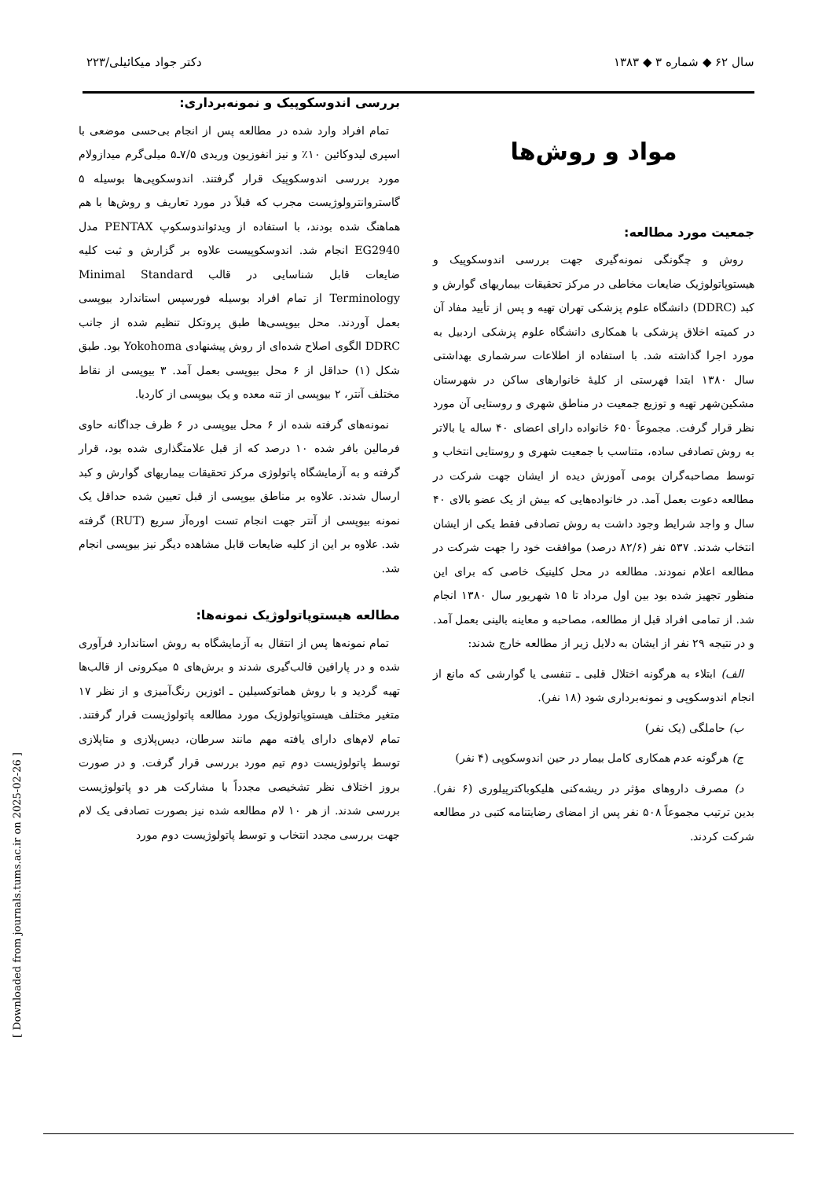سال ۶۲ ◆ شماره ۳ ◆ ۱۳۸۳ دکتر جواد میکائیلی/۲۲۳
مواد و روش‌ها
جمعیت مورد مطالعه:
روش و چگونگی نمونه‌گیری جهت بررسی اندوسکوپیک و هیستوپاتولوژیک ضایعات مخاطی در مرکز تحقیقات بیماریهای گوارش و کبد (DDRC) دانشگاه علوم پزشکی تهران تهیه و پس از تأیید مفاد آن در کمیته اخلاق پزشکی با همکاری دانشگاه علوم پزشکی اردبیل به مورد اجرا گذاشته شد. با استفاده از اطلاعات سرشماری بهداشتی سال ۱۳۸۰ ابتدا فهرستی از کلیهٔ خانوارهای ساکن در شهرستان مشکین‌شهر تهیه و توزیع جمعیت در مناطق شهری و روستایی آن مورد نظر قرار گرفت. مجموعاً ۶۵۰ خانواده دارای اعضای ۴۰ ساله یا بالاتر به روش تصادفی ساده، متناسب با جمعیت شهری و روستایی انتخاب و توسط مصاحبه‌گران بومی آموزش دیده از ایشان جهت شرکت در مطالعه دعوت بعمل آمد. در خانواده‌هایی که بیش از یک عضو بالای ۴۰ سال و واجد شرایط وجود داشت به روش تصادفی فقط یکی از ایشان انتخاب شدند. ۵۳۷ نفر (۸۲/۶ درصد) موافقت خود را جهت شرکت در مطالعه اعلام نمودند. مطالعه در محل کلینیک خاصی که برای این منظور تجهیز شده بود بین اول مرداد تا ۱۵ شهریور سال ۱۳۸۰ انجام شد. از تمامی افراد قبل از مطالعه، مصاحبه و معاینه بالینی بعمل آمد. و در نتیجه ۲۹ نفر از ایشان به دلایل زیر از مطالعه خارج شدند:
الف) ابتلاء به هرگونه اختلال قلبی ـ تنفسی یا گوارشی که مانع از انجام اندوسکوپی و نمونه‌برداری شود (۱۸ نفر).
ب) حاملگی (یک نفر)
ج) هرگونه عدم همکاری کامل بیمار در حین اندوسکوپی (۴ نفر)
د) مصرف داروهای مؤثر در ریشه‌کنی هلیکوباکترپیلوری (۶ نفر). بدین ترتیب مجموعاً ۵۰۸ نفر پس از امضای رضایتنامه کتبی در مطالعه شرکت کردند.
بررسی اندوسکوپیک و نمونه‌برداری:
تمام افراد وارد شده در مطالعه پس از انجام بی‌حسی موضعی با اسپری لیدوکائین ۱۰٪ و نیز انفوزیون وریدی ۷/۵ـ۵ میلی‌گرم میدازولام مورد بررسی اندوسکوپیک قرار گرفتند. اندوسکوپی‌ها بوسیله ۵ گاستروانترولوژیست مجرب که قبلاً در مورد تعاریف و روش‌ها با هم هماهنگ شده بودند، با استفاده از ویدئواندوسکوپ PENTAX مدل EG2940 انجام شد. اندوسکوپیست علاوه بر گزارش و ثبت کلیه ضایعات قابل شناسایی در قالب Minimal Standard Terminology از تمام افراد بوسیله فورسپس استاندارد بیوپسی بعمل آوردند. محل بیوپسی‌ها طبق پروتکل تنظیم شده از جانب DDRC الگوی اصلاح شده‌ای از روش پیشنهادی Yokohoma بود. طبق شکل (۱) حداقل از ۶ محل بیوپسی بعمل آمد. ۳ بیوپسی از نقاط مختلف آنتر، ۲ بیوپسی از تنه معده و یک بیوپسی از کاردیا.
نمونه‌های گرفته شده از ۶ محل بیوپسی در ۶ ظرف جداگانه حاوی فرمالین بافر شده ۱۰ درصد که از قبل علامتگذاری شده بود، قرار گرفته و به آزمایشگاه پاتولوژی مرکز تحقیقات بیماریهای گوارش و کبد ارسال شدند. علاوه بر مناطق بیوپسی از قبل تعیین شده حداقل یک نمونه بیوپسی از آنتر جهت انجام تست اوره‌آز سریع (RUT) گرفته شد. علاوه بر این از کلیه ضایعات قابل مشاهده دیگر نیز بیوپسی انجام شد.
مطالعه هیستوپاتولوژیک نمونه‌ها:
تمام نمونه‌ها پس از انتقال به آزمایشگاه به روش استاندارد فرآوری شده و در پارافین قالب‌گیری شدند و برش‌های ۵ میکرونی از قالب‌ها تهیه گردید و با روش هماتوکسیلین ـ ائوزین رنگ‌آمیزی و از نظر ۱۷ متغیر مختلف هیستوپاتولوژیک مورد مطالعه پاتولوژیست قرار گرفتند. تمام لام‌های دارای یافته مهم مانند سرطان، دیس‌پلازی و متاپلازی توسط پاتولوژیست دوم تیم مورد بررسی قرار گرفت. و در صورت بروز اختلاف نظر تشخیصی مجدداً با مشارکت هر دو پاتولوژیست بررسی شدند. از هر ۱۰ لام مطالعه شده نیز بصورت تصادفی یک لام جهت بررسی مجدد انتخاب و توسط پاتولوژیست دوم مورد
[ Downloaded from journals.tums.ac.ir on 2025-02-26 ]